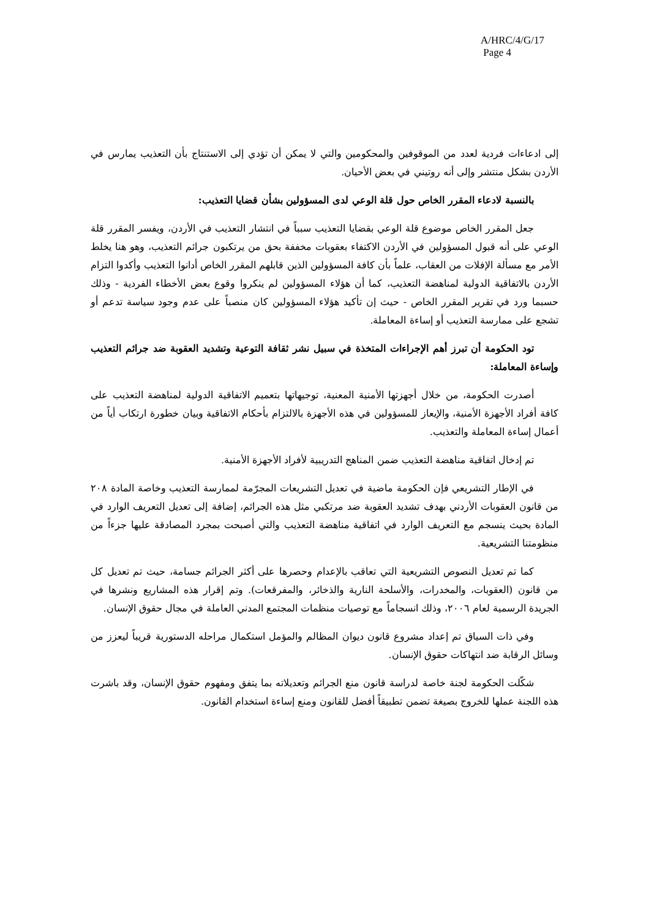A/HRC/4/G/17
Page 4
إلى ادعاءات فردية لعدد من الموقوفين والمحكومين والتي لا يمكن أن تؤدي إلى الاستنتاج بأن التعذيب يمارس في الأردن بشكل منتشر وإلى أنه روتيني في بعض الأحيان.
بالنسبة لادعاء المقرر الخاص حول قلة الوعي لدى المسؤولين بشأن قضايا التعذيب:
جعل المقرر الخاص موضوع قلة الوعي بقضايا التعذيب سبباً في انتشار التعذيب في الأردن، ويفسر المقرر قلة الوعي على أنه قبول المسؤولين في الأردن الاكتفاء بعقوبات مخففة بحق من يرتكبون جرائم التعذيب، وهو هنا يخلط الأمر مع مسألة الإفلات من العقاب، علماً بأن كافة المسؤولين الذين قابلهم المقرر الخاص أدانوا التعذيب وأكدوا التزام الأردن بالاتفاقية الدولية لمناهضة التعذيب، كما أن هؤلاء المسؤولين لم ينكروا وقوع بعض الأخطاء الفردية - وذلك حسبما ورد في تقرير المقرر الخاص - حيث إن تأكيد هؤلاء المسؤولين كان منصباً على عدم وجود سياسة تدعم أو تشجع على ممارسة التعذيب أو إساءة المعاملة.
تود الحكومة أن تبرز أهم الإجراءات المتخذة في سبيل نشر ثقافة التوعية وتشديد العقوبة ضد جرائم التعذيب وإساءة المعاملة:
أصدرت الحكومة، من خلال أجهزتها الأمنية المعنية، توجيهاتها بتعميم الاتفاقية الدولية لمناهضة التعذيب على كافة أفراد الأجهزة الأمنية، والإيعاز للمسؤولين في هذه الأجهزة بالالتزام بأحكام الاتفاقية وبيان خطورة ارتكاب أياً من أعمال إساءة المعاملة والتعذيب.
تم إدخال اتفاقية مناهضة التعذيب ضمن المناهج التدريبية لأفراد الأجهزة الأمنية.
في الإطار التشريعي فإن الحكومة ماضية في تعديل التشريعات المجرّمة لممارسة التعذيب وخاصة المادة ٢٠٨ من قانون العقوبات الأردني بهدف تشديد العقوبة ضد مرتكبي مثل هذه الجرائم، إضافة إلى تعديل التعريف الوارد في المادة بحيث ينسجم مع التعريف الوارد في اتفاقية مناهضة التعذيب والتي أصبحت بمجرد المصادقة عليها جزءاً من منظومتنا التشريعية.
كما تم تعديل النصوص التشريعية التي تعاقب بالإعدام وحصرها على أكثر الجرائم جسامة، حيث تم تعديل كل من قانون (العقوبات، والمخدرات، والأسلحة النارية والذخائر، والمفرقعات). وتم إقرار هذه المشاريع ونشرها في الجريدة الرسمية لعام ٢٠٠٦، وذلك انسجاماً مع توصيات منظمات المجتمع المدني العاملة في مجال حقوق الإنسان.
وفي ذات السياق تم إعداد مشروع قانون ديوان المظالم والمؤمل استكمال مراحله الدستورية قريباً ليعزز من وسائل الرقابة ضد انتهاكات حقوق الإنسان.
شكّلت الحكومة لجنة خاصة لدراسة قانون منع الجرائم وتعديلاته بما يتفق ومفهوم حقوق الإنسان، وقد باشرت هذه اللجنة عملها للخروج بصيغة تضمن تطبيقاً أفضل للقانون ومنع إساءة استخدام القانون.